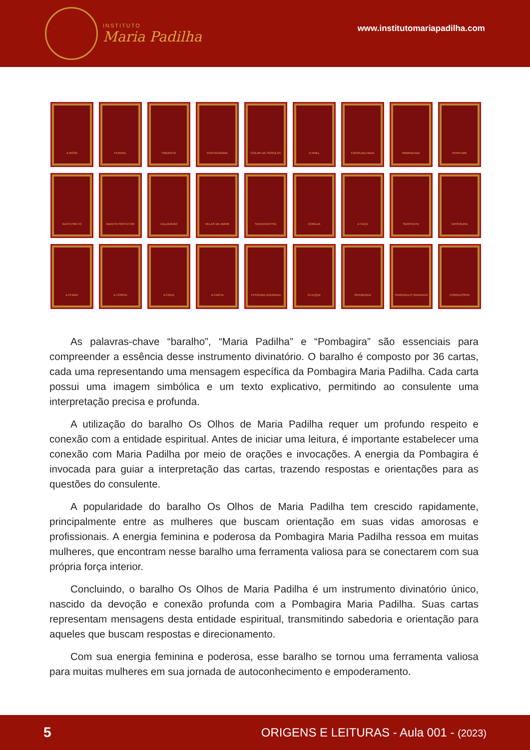INSTITUTO
Maria Padilha
www.institutomariapadilha.com
A ROSA
PUNHAL
TRIDENTE
PENTAGRAMA
COLAR DE PÉROLAS
O ANEL
ENCRUZILHADA
IRMANDADE
PERFUME
GATO PRETO
MANTO PROTETOR
CALDEIRÃO
VELAS DE AMOR
SACERDOTISA
CORUJA
A TAÇA
SERPENTE
VASSOURA
A CHAVE
A COROA
A CRUZ
A CARTA
TESOURA DOURADA
O LEQUE
OFERENDA
TRIÂNGULO SAGRADO
CORNUCÓPIA
As palavras-chave “baralho”, “Maria Padilha” e “Pombagira” são essenciais para compreender a essência desse instrumento divinatório. O baralho é composto por 36 cartas, cada uma representando uma mensagem específica da Pombagira Maria Padilha. Cada carta possui uma imagem simbólica e um texto explicativo, permitindo ao consulente uma interpretação precisa e profunda.
A utilização do baralho Os Olhos de Maria Padilha requer um profundo respeito e conexão com a entidade espiritual. Antes de iniciar uma leitura, é importante estabelecer uma conexão com Maria Padilha por meio de orações e invocações. A energia da Pombagira é invocada para guiar a interpretação das cartas, trazendo respostas e orientações para as questões do consulente.
A popularidade do baralho Os Olhos de Maria Padilha tem crescido rapidamente, principalmente entre as mulheres que buscam orientação em suas vidas amorosas e profissionais. A energia feminina e poderosa da Pombagira Maria Padilha ressoa em muitas mulheres, que encontram nesse baralho uma ferramenta valiosa para se conectarem com sua própria força interior.
Concluindo, o baralho Os Olhos de Maria Padilha é um instrumento divinatório único, nascido da devoção e conexão profunda com a Pombagira Maria Padilha. Suas cartas representam mensagens desta entidade espiritual, transmitindo sabedoria e orientação para aqueles que buscam respostas e direcionamento.
Com sua energia feminina e poderosa, esse baralho se tornou uma ferramenta valiosa para muitas mulheres em sua jornada de autoconhecimento e empoderamento.
5 ORIGENS E LEITURAS - Aula 001 - (2023)